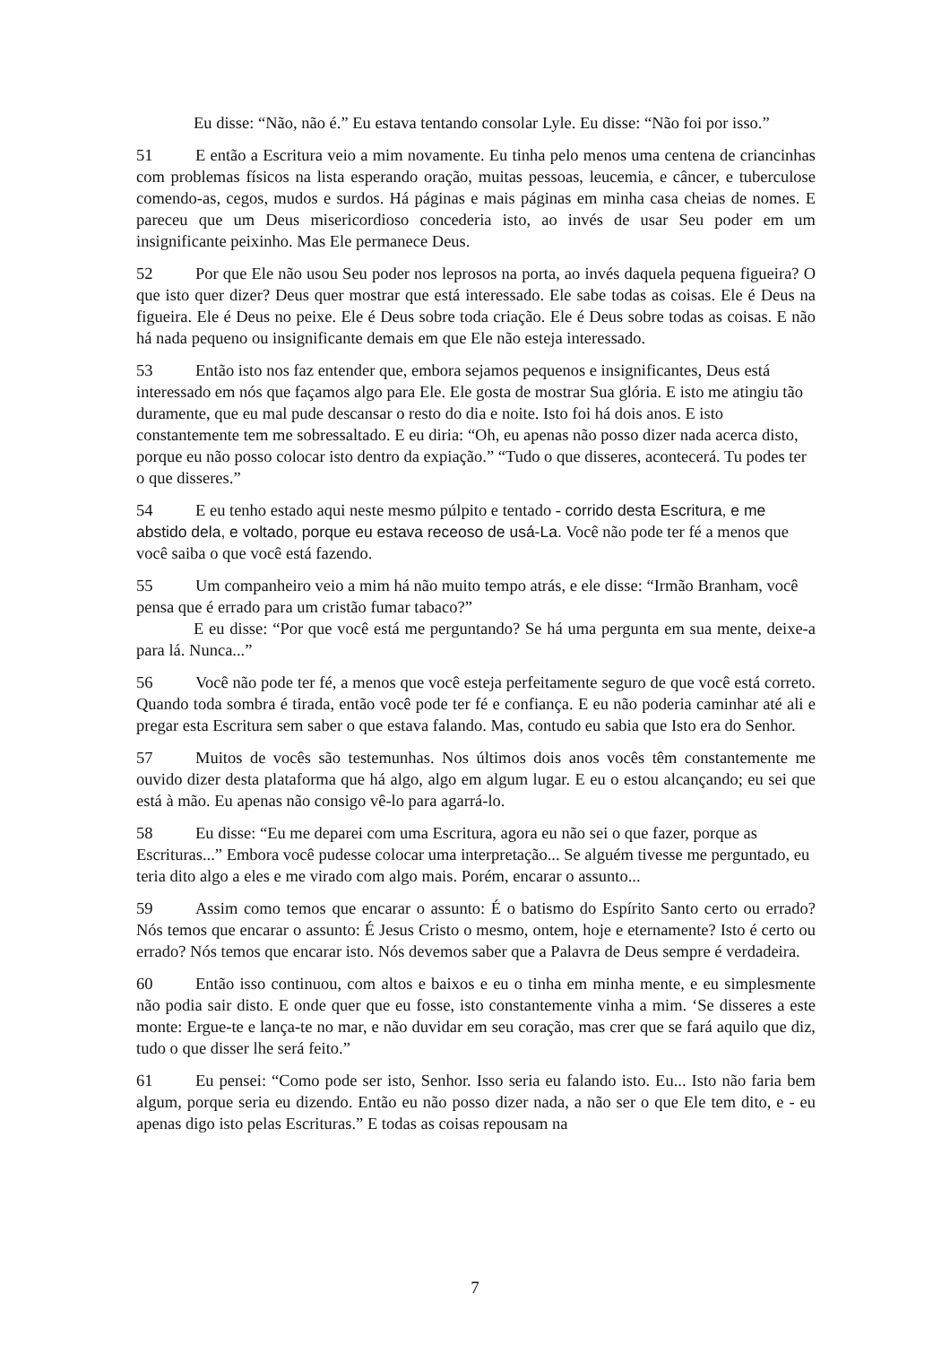Eu disse: “Não, não é.” Eu estava tentando consolar Lyle. Eu disse: “Não foi por isso.”
51 E então a Escritura veio a mim novamente. Eu tinha pelo menos uma centena de criancinhas com problemas físicos na lista esperando oração, muitas pessoas, leucemia, e câncer, e tuberculose comendo-as, cegos, mudos e surdos. Há páginas e mais páginas em minha casa cheias de nomes. E pareceu que um Deus misericordioso concederia isto, ao invés de usar Seu poder em um insignificante peixinho. Mas Ele permanece Deus.
52 Por que Ele não usou Seu poder nos leprosos na porta, ao invés daquela pequena figueira? O que isto quer dizer? Deus quer mostrar que está interessado. Ele sabe todas as coisas. Ele é Deus na figueira. Ele é Deus no peixe. Ele é Deus sobre toda criação. Ele é Deus sobre todas as coisas. E não há nada pequeno ou insignificante demais em que Ele não esteja interessado.
53 Então isto nos faz entender que, embora sejamos pequenos e insignificantes, Deus está interessado em nós que façamos algo para Ele. Ele gosta de mostrar Sua glória. E isto me atingiu tão duramente, que eu mal pude descansar o resto do dia e noite. Isto foi há dois anos. E isto constantemente tem me sobressaltado. E eu diria: “Oh, eu apenas não posso dizer nada acerca disto, porque eu não posso colocar isto dentro da expiação.” “Tudo o que disseres, acontecerá. Tu podes ter o que disseres.”
54 E eu tenho estado aqui neste mesmo púlpito e tentado - corrido desta Escritura, e me abstido dela, e voltado, porque eu estava receoso de usá-La. Você não pode ter fé a menos que você saiba o que você está fazendo.
55 Um companheiro veio a mim há não muito tempo atrás, e ele disse: “Irmão Branham, você pensa que é errado para um cristão fumar tabaco?”
E eu disse: “Por que você está me perguntando? Se há uma pergunta em sua mente, deixe-a para lá. Nunca...”
56 Você não pode ter fé, a menos que você esteja perfeitamente seguro de que você está correto. Quando toda sombra é tirada, então você pode ter fé e confiança. E eu não poderia caminhar até ali e pregar esta Escritura sem saber o que estava falando. Mas, contudo eu sabia que Isto era do Senhor.
57 Muitos de vocês são testemunhas. Nos últimos dois anos vocês têm constantemente me ouvido dizer desta plataforma que há algo, algo em algum lugar. E eu o estou alcançando; eu sei que está à mão. Eu apenas não consigo vê-lo para agarrá-lo.
58 Eu disse: “Eu me deparei com uma Escritura, agora eu não sei o que fazer, porque as Escrituras...” Embora você pudesse colocar uma interpretação... Se alguém tivesse me perguntado, eu teria dito algo a eles e me virado com algo mais. Porém, encarar o assunto...
59 Assim como temos que encarar o assunto: É o batismo do Espírito Santo certo ou errado? Nós temos que encarar o assunto: É Jesus Cristo o mesmo, ontem, hoje e eternamente? Isto é certo ou errado? Nós temos que encarar isto. Nós devemos saber que a Palavra de Deus sempre é verdadeira.
60 Então isso continuou, com altos e baixos e eu o tinha em minha mente, e eu simplesmente não podia sair disto. E onde quer que eu fosse, isto constantemente vinha a mim. ‘Se disseres a este monte: Ergue-te e lança-te no mar, e não duvidar em seu coração, mas crer que se fará aquilo que diz, tudo o que disser lhe será feito.”
61 Eu pensei: “Como pode ser isto, Senhor. Isso seria eu falando isto. Eu... Isto não faria bem algum, porque seria eu dizendo. Então eu não posso dizer nada, a não ser o que Ele tem dito, e - eu apenas digo isto pelas Escrituras.” E todas as coisas repousam na
7